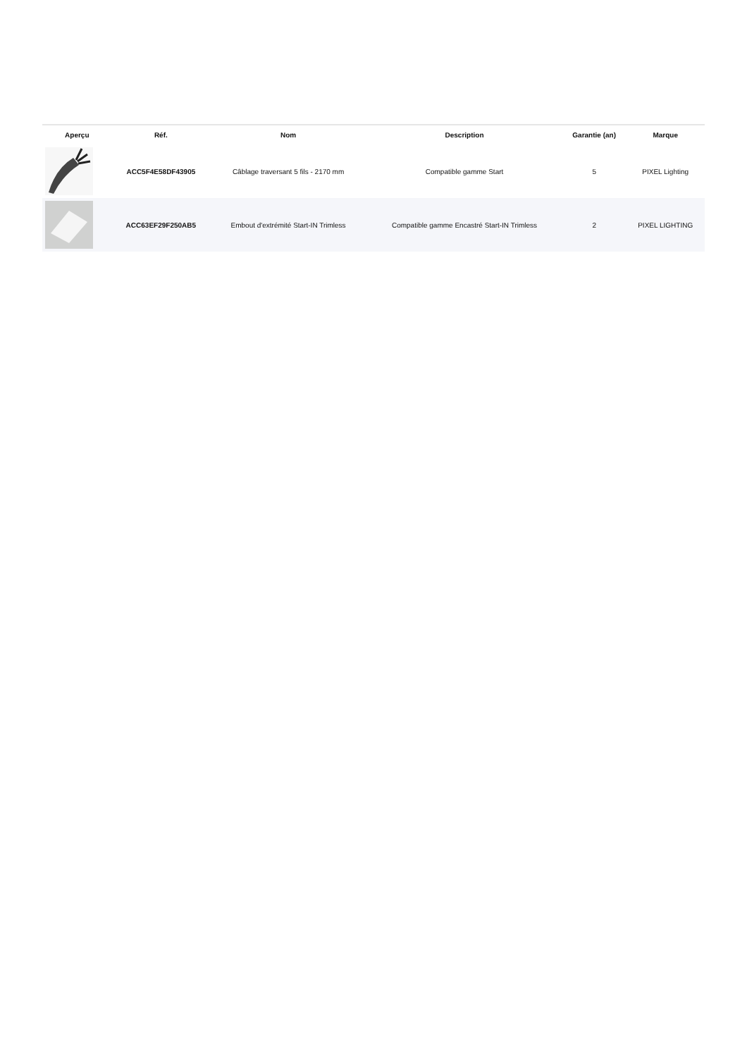| Aperçu | Réf. | Nom | Description | Garantie (an) | Marque |
| --- | --- | --- | --- | --- | --- |
| | ACC5F4E58DF43905 | Câblage traversant 5 fils - 2170 mm | Compatible gamme Start | 5 | PIXEL Lighting |
| | ACC63EF29F250AB5 | Embout d'extrémité Start-IN Trimless | Compatible gamme Encastré Start-IN Trimless | 2 | PIXEL LIGHTING |